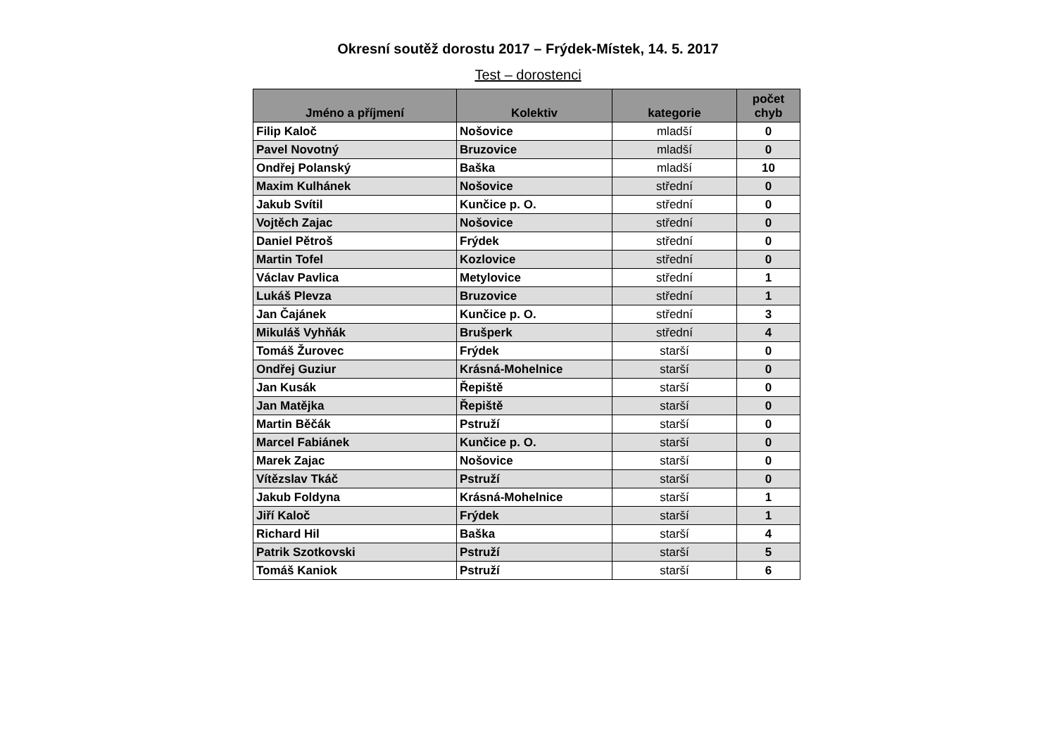Okresní soutěž dorostu 2017 – Frýdek-Místek, 14. 5. 2017
Test – dorostenci
| Jméno a příjmení | Kolektiv | kategorie | počet chyb |
| --- | --- | --- | --- |
| Filip Kaloč | Nošovice | mladší | 0 |
| Pavel Novotný | Bruzovice | mladší | 0 |
| Ondřej Polanský | Baška | mladší | 10 |
| Maxim Kulhánek | Nošovice | střední | 0 |
| Jakub Svítil | Kunčice p. O. | střední | 0 |
| Vojtěch Zajac | Nošovice | střední | 0 |
| Daniel Pětroš | Frýdek | střední | 0 |
| Martin Tofel | Kozlovice | střední | 0 |
| Václav Pavlica | Metylovice | střední | 1 |
| Lukáš Plevza | Bruzovice | střední | 1 |
| Jan Čajánek | Kunčice p. O. | střední | 3 |
| Mikuláš Vyhňák | Brušperk | střední | 4 |
| Tomáš Žurovec | Frýdek | starší | 0 |
| Ondřej Guziur | Krásná-Mohelnice | starší | 0 |
| Jan Kusák | Řepiště | starší | 0 |
| Jan Matějka | Řepiště | starší | 0 |
| Martin Běčák | Pstruží | starší | 0 |
| Marcel Fabiánek | Kunčice p. O. | starší | 0 |
| Marek Zajac | Nošovice | starší | 0 |
| Vítězslav Tkáč | Pstruží | starší | 0 |
| Jakub Foldyna | Krásná-Mohelnice | starší | 1 |
| Jiří Kaloč | Frýdek | starší | 1 |
| Richard Hil | Baška | starší | 4 |
| Patrik Szotkovski | Pstruží | starší | 5 |
| Tomáš Kaniok | Pstruží | starší | 6 |